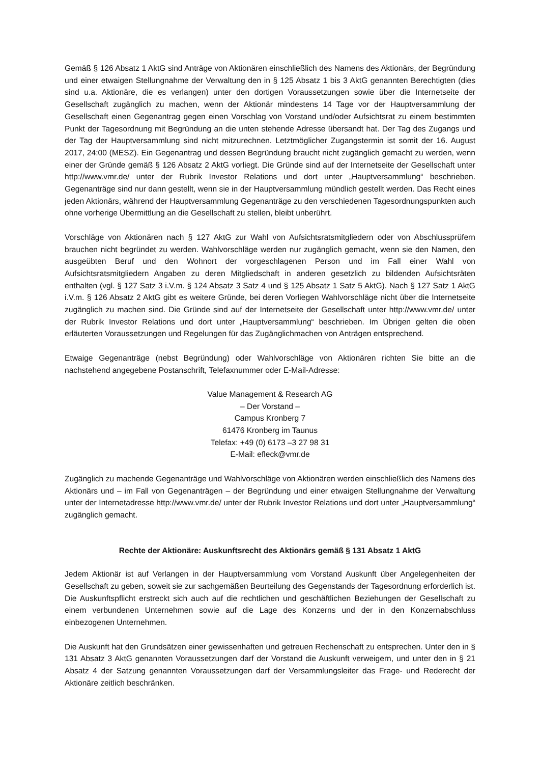Gemäß § 126 Absatz 1 AktG sind Anträge von Aktionären einschließlich des Namens des Aktionärs, der Begründung und einer etwaigen Stellungnahme der Verwaltung den in § 125 Absatz 1 bis 3 AktG genannten Berechtigten (dies sind u.a. Aktionäre, die es verlangen) unter den dortigen Voraussetzungen sowie über die Internetseite der Gesellschaft zugänglich zu machen, wenn der Aktionär mindestens 14 Tage vor der Hauptversammlung der Gesellschaft einen Gegenantrag gegen einen Vorschlag von Vorstand und/oder Aufsichtsrat zu einem bestimmten Punkt der Tagesordnung mit Begründung an die unten stehende Adresse übersandt hat. Der Tag des Zugangs und der Tag der Hauptversammlung sind nicht mitzurechnen. Letztmöglicher Zugangstermin ist somit der 16. August 2017, 24:00 (MESZ). Ein Gegenantrag und dessen Begründung braucht nicht zugänglich gemacht zu werden, wenn einer der Gründe gemäß § 126 Absatz 2 AktG vorliegt. Die Gründe sind auf der Internetseite der Gesellschaft unter http://www.vmr.de/ unter der Rubrik Investor Relations und dort unter „Hauptversammlung“ beschrieben. Gegenanträge sind nur dann gestellt, wenn sie in der Hauptversammlung mündlich gestellt werden. Das Recht eines jeden Aktionärs, während der Hauptversammlung Gegenanträge zu den verschiedenen Tagesordnungspunkten auch ohne vorherige Übermittlung an die Gesellschaft zu stellen, bleibt unberührt.
Vorschläge von Aktionären nach § 127 AktG zur Wahl von Aufsichtsratsmitgliedern oder von Abschlussprüfern brauchen nicht begründet zu werden. Wahlvorschläge werden nur zugänglich gemacht, wenn sie den Namen, den ausgeübten Beruf und den Wohnort der vorgeschlagenen Person und im Fall einer Wahl von Aufsichtsratsmitgliedern Angaben zu deren Mitgliedschaft in anderen gesetzlich zu bildenden Aufsichtsräten enthalten (vgl. § 127 Satz 3 i.V.m. § 124 Absatz 3 Satz 4 und § 125 Absatz 1 Satz 5 AktG). Nach § 127 Satz 1 AktG i.V.m. § 126 Absatz 2 AktG gibt es weitere Gründe, bei deren Vorliegen Wahlvorschläge nicht über die Internetseite zugänglich zu machen sind. Die Gründe sind auf der Internetseite der Gesellschaft unter http://www.vmr.de/ unter der Rubrik Investor Relations und dort unter „Hauptversammlung“ beschrieben. Im Übrigen gelten die oben erläuterten Voraussetzungen und Regelungen für das Zugänglichmachen von Anträgen entsprechend.
Etwaige Gegenanträge (nebst Begründung) oder Wahlvorschläge von Aktionären richten Sie bitte an die nachstehend angegebene Postanschrift, Telefaxnummer oder E-Mail-Adresse:
Value Management & Research AG
– Der Vorstand –
Campus Kronberg 7
61476 Kronberg im Taunus
Telefax: +49 (0) 6173 –3 27 98 31
E-Mail: efleck@vmr.de
Zugänglich zu machende Gegenanträge und Wahlvorschläge von Aktionären werden einschließlich des Namens des Aktionärs und – im Fall von Gegenanträgen – der Begründung und einer etwaigen Stellungnahme der Verwaltung unter der Internetadresse http://www.vmr.de/ unter der Rubrik Investor Relations und dort unter „Hauptversammlung“ zugänglich gemacht.
Rechte der Aktionäre: Auskunftsrecht des Aktionärs gemäß § 131 Absatz 1 AktG
Jedem Aktionär ist auf Verlangen in der Hauptversammlung vom Vorstand Auskunft über Angelegenheiten der Gesellschaft zu geben, soweit sie zur sachgemäßen Beurteilung des Gegenstands der Tagesordnung erforderlich ist. Die Auskunftspflicht erstreckt sich auch auf die rechtlichen und geschäftlichen Beziehungen der Gesellschaft zu einem verbundenen Unternehmen sowie auf die Lage des Konzerns und der in den Konzernabschluss einbezogenen Unternehmen.
Die Auskunft hat den Grundsätzen einer gewissenhaften und getreuen Rechenschaft zu entsprechen. Unter den in § 131 Absatz 3 AktG genannten Voraussetzungen darf der Vorstand die Auskunft verweigern, und unter den in § 21 Absatz 4 der Satzung genannten Voraussetzungen darf der Versammlungsleiter das Frage- und Rederecht der Aktionäre zeitlich beschränken.